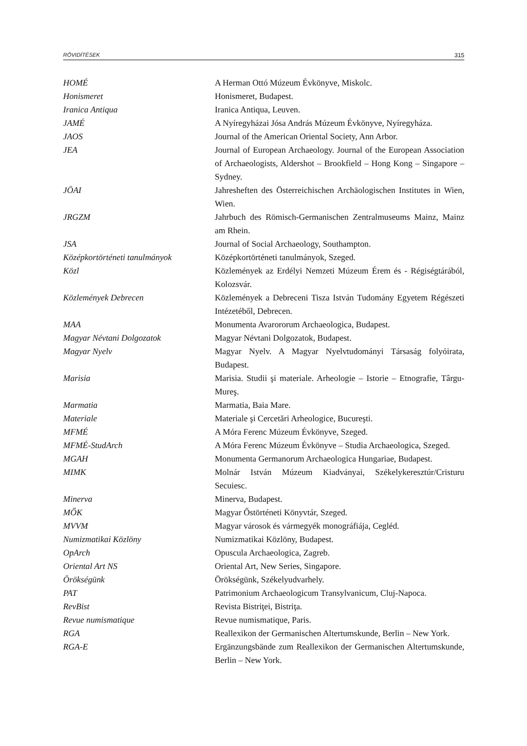RÖVIDÍTÉSEK 315
| HOMÉ | A Herman Ottó Múzeum Évkönyve, Miskolc. |
| Honismeret | Honismeret, Budapest. |
| Iranica Antiqua | Iranica Antiqua, Leuven. |
| JAMÉ | A Nyíregyházai Jósa András Múzeum Évkönyve, Nyíregyháza. |
| JAOS | Journal of the American Oriental Society, Ann Arbor. |
| JEA | Journal of European Archaeology. Journal of the European Association of Archaeologists, Aldershot – Brookfield – Hong Kong – Singapore – Sydney. |
| JÖAI | Jahresheften des Österreichischen Archäologischen Institutes in Wien, Wien. |
| JRGZM | Jahrbuch des Römisch-Germanischen Zentralmuseums Mainz, Mainz am Rhein. |
| JSA | Journal of Social Archaeology, Southampton. |
| Középkortörténeti tanulmányok | Középkortörténeti tanulmányok, Szeged. |
| Közl | Közlemények az Erdélyi Nemzeti Múzeum Érem és - Régiségtárából, Kolozsvár. |
| Közlemények Debrecen | Közlemények a Debreceni Tisza István Tudomány Egyetem Régészeti Intézetéből, Debrecen. |
| MAA | Monumenta Avarororum Archaeologica, Budapest. |
| Magyar Névtani Dolgozatok | Magyar Névtani Dolgozatok, Budapest. |
| Magyar Nyelv | Magyar Nyelv. A Magyar Nyelvtudományi Társaság folyóirata, Budapest. |
| Marisia | Marisia. Studii şi materiale. Arheologie – Istorie – Etnografie, Târgu-Mureş. |
| Marmatia | Marmatia, Baia Mare. |
| Materiale | Materiale şi Cercetări Arheologice, Bucureşti. |
| MFMÉ | A Móra Ferenc Múzeum Évkönyve, Szeged. |
| MFMÉ-StudArch | A Móra Ferenc Múzeum Évkönyve – Studia Archaeologica, Szeged. |
| MGAH | Monumenta Germanorum Archaeologica Hungariae, Budapest. |
| MIMK | Molnár István Múzeum Kiadványai, Székelykeresztúr/Cristuru Secuiesc. |
| Minerva | Minerva, Budapest. |
| MŐK | Magyar Őstörténeti Könyvtár, Szeged. |
| MVVM | Magyar városok és vármegyék monográfiája, Cegléd. |
| Numizmatikai Közlöny | Numizmatikai Közlöny, Budapest. |
| OpArch | Opuscula Archaeologica, Zagreb. |
| Oriental Art NS | Oriental Art, New Series, Singapore. |
| Örökségünk | Örökségünk, Székelyudvarhely. |
| PAT | Patrimonium Archaeologicum Transylvanicum, Cluj-Napoca. |
| RevBist | Revista Bistriţei, Bistriţa. |
| Revue numismatique | Revue numismatique, Paris. |
| RGA | Reallexikon der Germanischen Altertumskunde, Berlin – New York. |
| RGA-E | Ergänzungsbände zum Reallexikon der Germanischen Altertumskunde, Berlin – New York. |